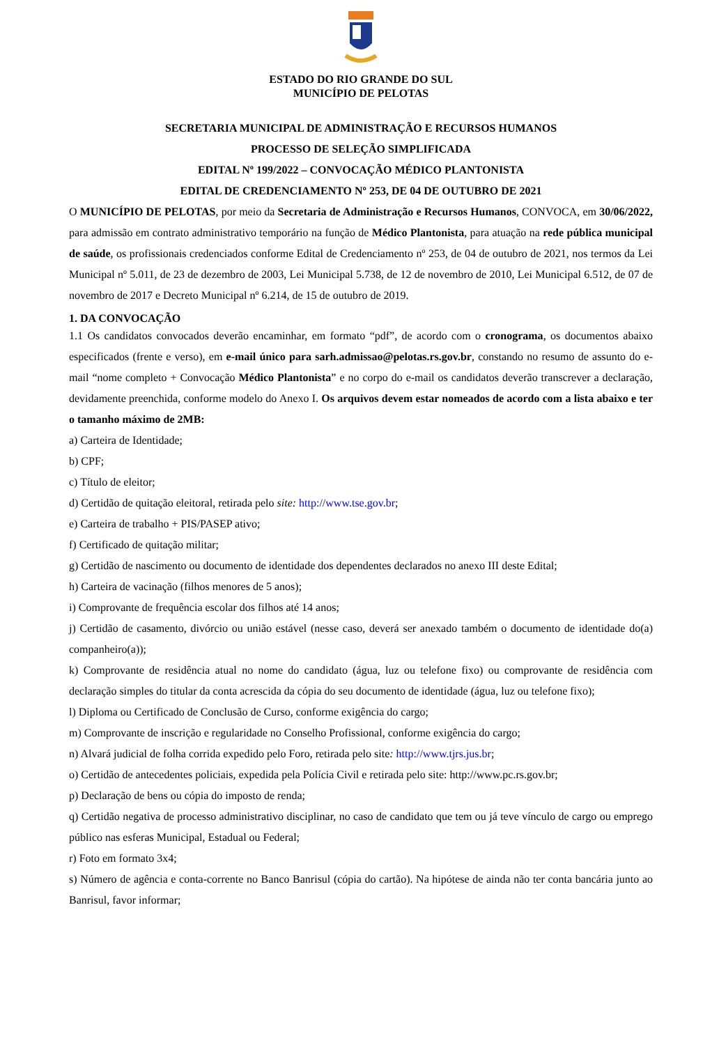ESTADO DO RIO GRANDE DO SUL
MUNICÍPIO DE PELOTAS
SECRETARIA MUNICIPAL DE ADMINISTRAÇÃO E RECURSOS HUMANOS
PROCESSO DE SELEÇÃO SIMPLIFICADA
EDITAL Nº 199/2022 – CONVOCAÇÃO MÉDICO PLANTONISTA
EDITAL DE CREDENCIAMENTO Nº 253, DE 04 DE OUTUBRO DE 2021
O MUNICÍPIO DE PELOTAS, por meio da Secretaria de Administração e Recursos Humanos, CONVOCA, em 30/06/2022, para admissão em contrato administrativo temporário na função de Médico Plantonista, para atuação na rede pública municipal de saúde, os profissionais credenciados conforme Edital de Credenciamento nº 253, de 04 de outubro de 2021, nos termos da Lei Municipal nº 5.011, de 23 de dezembro de 2003, Lei Municipal 5.738, de 12 de novembro de 2010, Lei Municipal 6.512, de 07 de novembro de 2017 e Decreto Municipal nº 6.214, de 15 de outubro de 2019.
1. DA CONVOCAÇÃO
1.1 Os candidatos convocados deverão encaminhar, em formato “pdf”, de acordo com o cronograma, os documentos abaixo especificados (frente e verso), em e-mail único para sarh.admissao@pelotas.rs.gov.br, constando no resumo de assunto do e-mail “nome completo + Convocação Médico Plantonista” e no corpo do e-mail os candidatos deverão transcrever a declaração, devidamente preenchida, conforme modelo do Anexo I. Os arquivos devem estar nomeados de acordo com a lista abaixo e ter o tamanho máximo de 2MB:
a) Carteira de Identidade;
b) CPF;
c) Título de eleitor;
d) Certidão de quitação eleitoral, retirada pelo site: http://www.tse.gov.br;
e) Carteira de trabalho + PIS/PASEP ativo;
f) Certificado de quitação militar;
g) Certidão de nascimento ou documento de identidade dos dependentes declarados no anexo III deste Edital;
h) Carteira de vacinação (filhos menores de 5 anos);
i) Comprovante de frequência escolar dos filhos até 14 anos;
j) Certidão de casamento, divórcio ou união estável (nesse caso, deverá ser anexado também o documento de identidade do(a) companheiro(a));
k) Comprovante de residência atual no nome do candidato (água, luz ou telefone fixo) ou comprovante de residência com declaração simples do titular da conta acrescida da cópia do seu documento de identidade (água, luz ou telefone fixo);
l) Diploma ou Certificado de Conclusão de Curso, conforme exigência do cargo;
m) Comprovante de inscrição e regularidade no Conselho Profissional, conforme exigência do cargo;
n) Alvará judicial de folha corrida expedido pelo Foro, retirada pelo site: http://www.tjrs.jus.br;
o) Certidão de antecedentes policiais, expedida pela Polícia Civil e retirada pelo site: http://www.pc.rs.gov.br;
p) Declaração de bens ou cópia do imposto de renda;
q) Certidão negativa de processo administrativo disciplinar, no caso de candidato que tem ou já teve vínculo de cargo ou emprego público nas esferas Municipal, Estadual ou Federal;
r) Foto em formato 3x4;
s) Número de agência e conta-corrente no Banco Banrisul (cópia do cartão). Na hipótese de ainda não ter conta bancária junto ao Banrisul, favor informar;